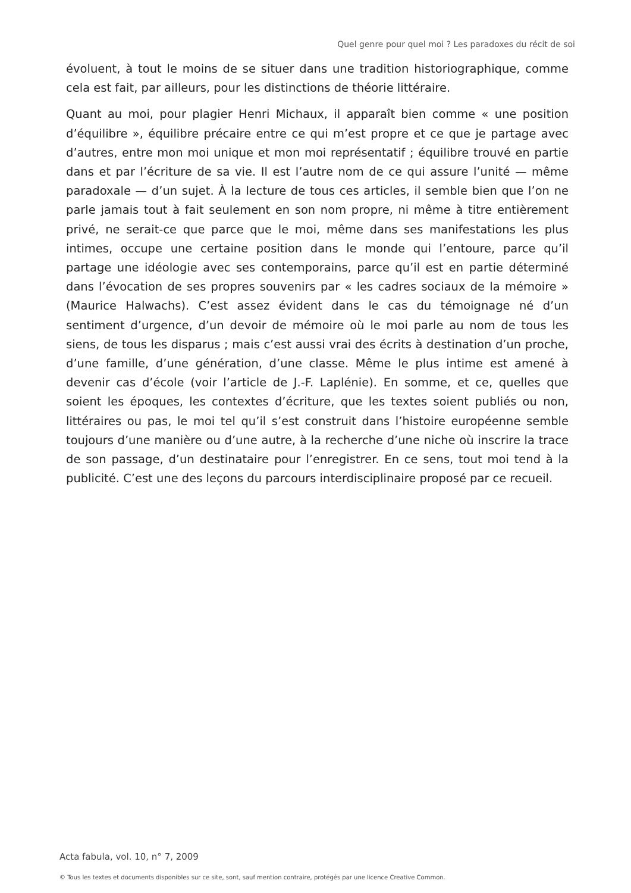Quel genre pour quel moi ? Les paradoxes du récit de soi
évoluent, à tout le moins de se situer dans une tradition historiographique, comme cela est fait, par ailleurs, pour les distinctions de théorie littéraire.
Quant au moi, pour plagier Henri Michaux, il apparaît bien comme « une position d’équilibre », équilibre précaire entre ce qui m’est propre et ce que je partage avec d’autres, entre mon moi unique et mon moi représentatif ; équilibre trouvé en partie dans et par l’écriture de sa vie. Il est l’autre nom de ce qui assure l’unité — même paradoxale — d’un sujet. À la lecture de tous ces articles, il semble bien que l’on ne parle jamais tout à fait seulement en son nom propre, ni même à titre entièrement privé, ne serait-ce que parce que le moi, même dans ses manifestations les plus intimes, occupe une certaine position dans le monde qui l’entoure, parce qu’il partage une idéologie avec ses contemporains, parce qu’il est en partie déterminé dans l’évocation de ses propres souvenirs par « les cadres sociaux de la mémoire » (Maurice Halwachs). C’est assez évident dans le cas du témoignage né d’un sentiment d’urgence, d’un devoir de mémoire où le moi parle au nom de tous les siens, de tous les disparus ; mais c’est aussi vrai des écrits à destination d’un proche, d’une famille, d’une génération, d’une classe. Même le plus intime est amené à devenir cas d’école (voir l’article de J.-F. Laplénie). En somme, et ce, quelles que soient les époques, les contextes d’écriture, que les textes soient publiés ou non, littéraires ou pas, le moi tel qu’il s’est construit dans l’histoire européenne semble toujours d’une manière ou d’une autre, à la recherche d’une niche où inscrire la trace de son passage, d’un destinataire pour l’enregistrer. En ce sens, tout moi tend à la publicité. C’est une des leçons du parcours interdisciplinaire proposé par ce recueil.
Acta fabula, vol. 10, n° 7, 2009
© Tous les textes et documents disponibles sur ce site, sont, sauf mention contraire, protégés par une licence Creative Common.